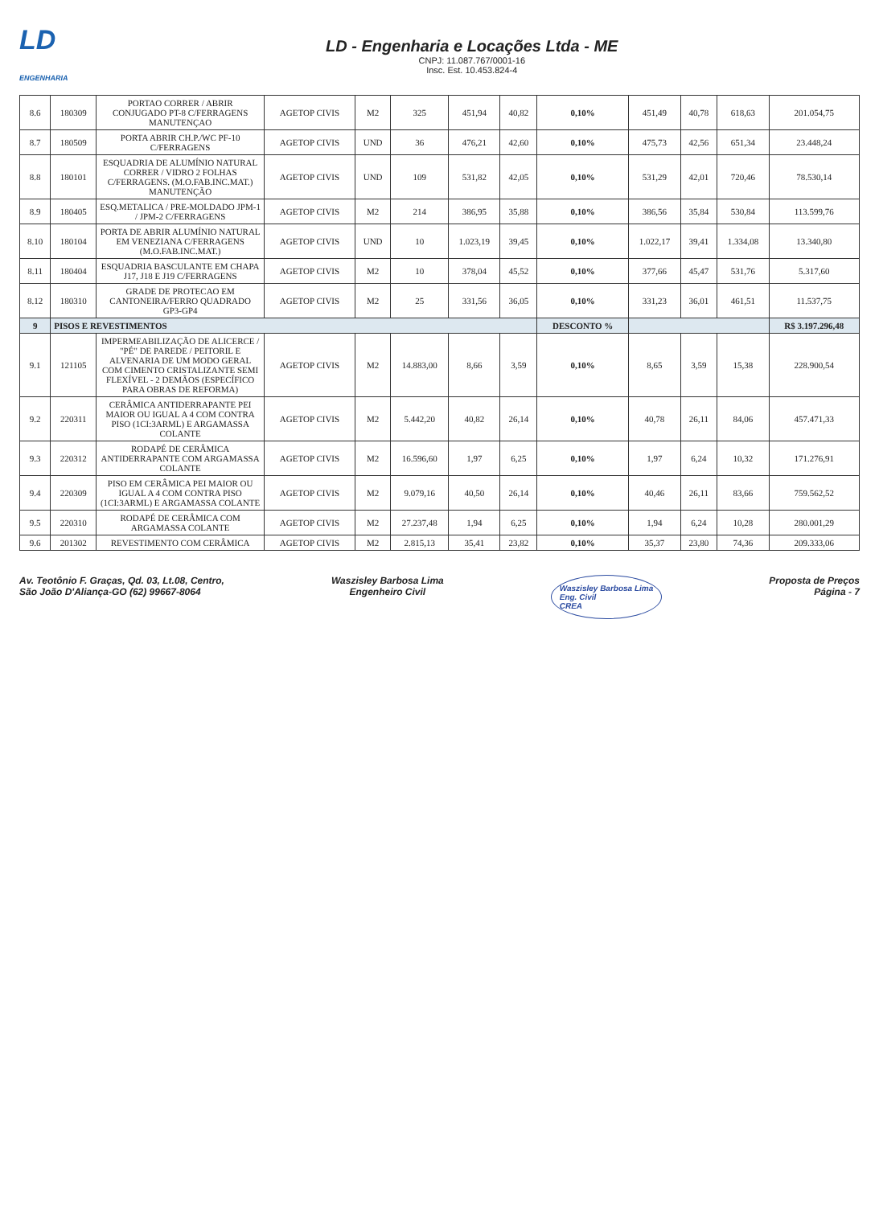LD
ENGENHARIA
LD - Engenharia e Locações Ltda - ME
CNPJ: 11.087.767/0001-16
Insc. Est. 10.453.824-4
| 8.6 | 180309 | PORTAO CORRER / ABRIR CONJUGADO PT-8 C/FERRAGENS MANUTENÇAO | AGETOP CIVIS | M2 | 325 | 451,94 | 40,82 | 0,10% | 451,49 | 40,78 | 618,63 | 201.054,75 |
| 8.7 | 180509 | PORTA ABRIR CH.P./WC PF-10 C/FERRAGENS | AGETOP CIVIS | UND | 36 | 476,21 | 42,60 | 0,10% | 475,73 | 42,56 | 651,34 | 23.448,24 |
| 8.8 | 180101 | ESQUADRIA DE ALUMÍNIO NATURAL CORRER / VIDRO 2 FOLHAS C/FERRAGENS. (M.O.FAB.INC.MAT.) MANUTENÇÃO | AGETOP CIVIS | UND | 109 | 531,82 | 42,05 | 0,10% | 531,29 | 42,01 | 720,46 | 78.530,14 |
| 8.9 | 180405 | ESQ.METALICA / PRE-MOLDADO JPM-1 / JPM-2 C/FERRAGENS | AGETOP CIVIS | M2 | 214 | 386,95 | 35,88 | 0,10% | 386,56 | 35,84 | 530,84 | 113.599,76 |
| 8.10 | 180104 | PORTA DE ABRIR ALUMÍNIO NATURAL EM VENEZIANA C/FERRAGENS (M.O.FAB.INC.MAT.) | AGETOP CIVIS | UND | 10 | 1.023,19 | 39,45 | 0,10% | 1.022,17 | 39,41 | 1.334,08 | 13.340,80 |
| 8.11 | 180404 | ESQUADRIA BASCULANTE EM CHAPA J17, J18 E J19 C/FERRAGENS | AGETOP CIVIS | M2 | 10 | 378,04 | 45,52 | 0,10% | 377,66 | 45,47 | 531,76 | 5.317,60 |
| 8.12 | 180310 | GRADE DE PROTECAO EM CANTONEIRA/FERRO QUADRADO GP3-GP4 | AGETOP CIVIS | M2 | 25 | 331,56 | 36,05 | 0,10% | 331,23 | 36,01 | 461,51 | 11.537,75 |
| 9 | PISOS E REVESTIMENTOS | | | | | | | DESCONTO % | | | | R$ 3.197.296,48 |
| 9.1 | 121105 | IMPERMEABILIZAÇÃO DE ALICERCE / "PÉ" DE PAREDE / PEITORIL E ALVENARIA DE UM MODO GERAL COM CIMENTO CRISTALIZANTE SEMI FLEXÍVEL - 2 DEMÃOS (ESPECÍFICO PARA OBRAS DE REFORMA) | AGETOP CIVIS | M2 | 14.883,00 | 8,66 | 3,59 | 0,10% | 8,65 | 3,59 | 15,38 | 228.900,54 |
| 9.2 | 220311 | CERÂMICA ANTIDERRAPANTE PEI MAIOR OU IGUAL A 4 COM CONTRA PISO (1CI:3ARML) E ARGAMASSA COLANTE | AGETOP CIVIS | M2 | 5.442,20 | 40,82 | 26,14 | 0,10% | 40,78 | 26,11 | 84,06 | 457.471,33 |
| 9.3 | 220312 | RODAPÉ DE CERÂMICA ANTIDERRAPANTE COM ARGAMASSA COLANTE | AGETOP CIVIS | M2 | 16.596,60 | 1,97 | 6,25 | 0,10% | 1,97 | 6,24 | 10,32 | 171.276,91 |
| 9.4 | 220309 | PISO EM CERÂMICA PEI MAIOR OU IGUAL A 4 COM CONTRA PISO (1CI:3ARML) E ARGAMASSA COLANTE | AGETOP CIVIS | M2 | 9.079,16 | 40,50 | 26,14 | 0,10% | 40,46 | 26,11 | 83,66 | 759.562,52 |
| 9.5 | 220310 | RODAPÉ DE CERÂMICA COM ARGAMASSA COLANTE | AGETOP CIVIS | M2 | 27.237,48 | 1,94 | 6,25 | 0,10% | 1,94 | 6,24 | 10,28 | 280.001,29 |
| 9.6 | 201302 | REVESTIMENTO COM CERÂMICA | AGETOP CIVIS | M2 | 2.815,13 | 35,41 | 23,82 | 0,10% | 35,37 | 23,80 | 74,36 | 209.333,06 |
Av. Teotônio F. Graças, Qd. 03, Lt.08, Centro,
São João D'Aliança-GO (62) 99667-8064
Waszisley Barbosa Lima
Engenheiro Civil
Waszisley Barbosa Lima
Eng. Civil
CREA
Proposta de Preços
Página - 7